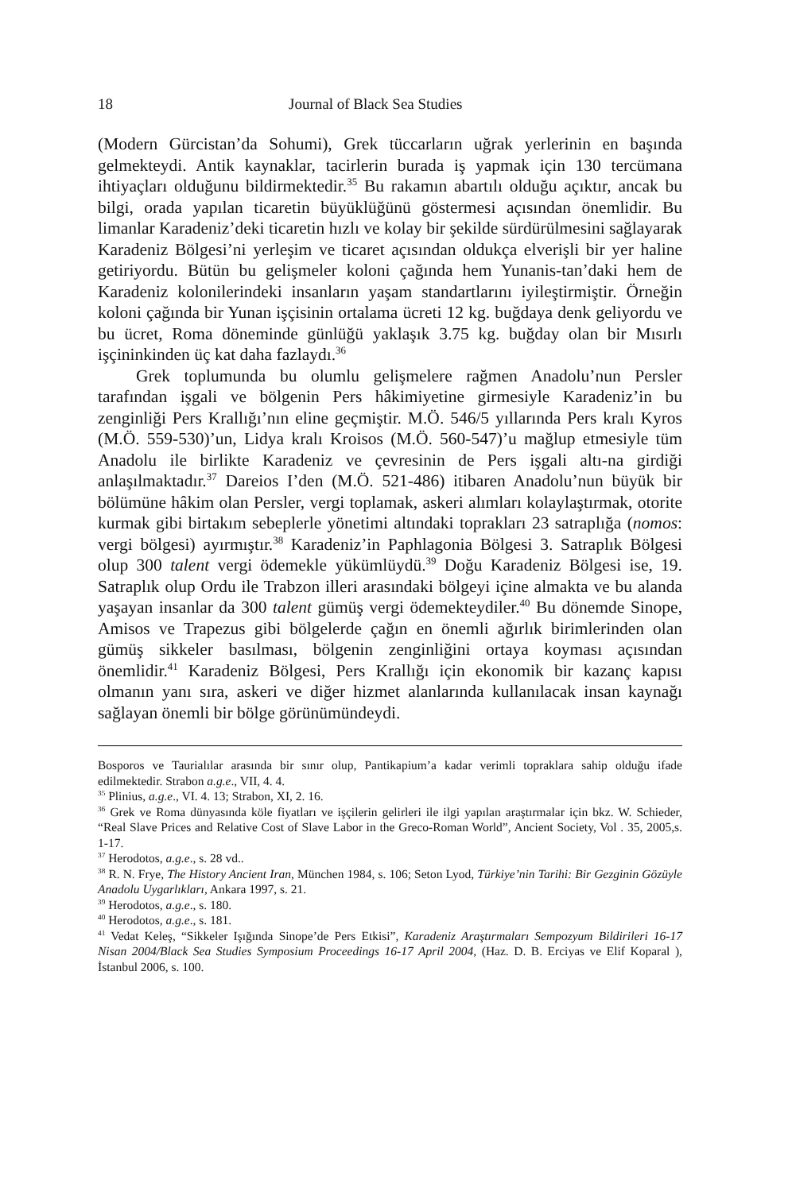18 Journal of Black Sea Studies
(Modern Gürcistan’da Sohumi), Grek tüccarların uğrak yerlerinin en başında gelmekteydi. Antik kaynaklar, tacirlerin burada iş yapmak için 130 tercümana ihtiyaçları olduğunu bildirmektedir.<sup>35</sup> Bu rakamın abartılı olduğu açıktır, ancak bu bilgi, orada yapılan ticaretin büyüklüğünü göstermesi açısından önemlidir. Bu limanlar Karadeniz’deki ticaretin hızlı ve kolay bir şekilde sürdürülmesini sağlayarak Karadeniz Bölgesi’ni yerleşim ve ticaret açısından oldukça elverişli bir yer haline getiriyordu. Bütün bu gelişmeler koloni çağında hem Yunanis-tan’daki hem de Karadeniz kolonilerindeki insanların yaşam standartlarını iyileştirmiştir. Örneğin koloni çağında bir Yunan işçisinin ortalama ücreti 12 kg. buğdaya denk geliyordu ve bu ücret, Roma döneminde günlüğü yaklaşık 3.75 kg. buğday olan bir Mısırlı işçininkinden üç kat daha fazlaydı.<sup>36</sup>
Grek toplumunda bu olumlu gelişmelere rağmen Anadolu’nun Persler tarafından işgali ve bölgenin Pers hâkimiyetine girmesiyle Karadeniz’in bu zenginliği Pers Krallığı’nın eline geçmiştir. M.Ö. 546/5 yıllarında Pers kralı Kyros (M.Ö. 559-530)’un, Lidya kralı Kroisos (M.Ö. 560-547)’u mağlup etmesiyle tüm Anadolu ile birlikte Karadeniz ve çevresinin de Pers işgali altı-na girdiği anlaşılmaktadır.<sup>37</sup> Dareios I’den (M.Ö. 521-486) itibaren Anadolu’nun büyük bir bölümüne hâkim olan Persler, vergi toplamak, askeri alımları kolaylaştırmak, otorite kurmak gibi birtakım sebeplerle yönetimi altındaki toprakları 23 satraplığa (nomos: vergi bölgesi) ayırmıştır.<sup>38</sup> Karadeniz’in Paphlagonia Bölgesi 3. Satraplık Bölgesi olup 300 talent vergi ödemekle yükümlüydü.<sup>39</sup> Doğu Karadeniz Bölgesi ise, 19. Satraplık olup Ordu ile Trabzon illeri arasındaki bölgeyi içine almakta ve bu alanda yaşayan insanlar da 300 talent gümüş vergi ödemekteydiler.<sup>40</sup> Bu dönemde Sinope, Amisos ve Trapezus gibi bölgelerde çağın en önemli ağırlık birimlerinden olan gümüş sikkeler basılması, bölgenin zenginliğini ortaya koyması açısından önemlidir.<sup>41</sup> Karadeniz Bölgesi, Pers Krallığı için ekonomik bir kazanç kapısı olmanın yanı sıra, askeri ve diğer hizmet alanlarında kullanılacak insan kaynağı sağlayan önemli bir bölge görünümündeydi.
Bosporos ve Taurialılar arasında bir sınır olup, Pantikapium’a kadar verimli topraklara sahip olduğu ifade edilmektedir. Strabon a.g.e., VII, 4. 4.
<sup>35</sup> Plinius, a.g.e., VI. 4. 13; Strabon, XI, 2. 16.
<sup>36</sup> Grek ve Roma dünyasında köle fiyatları ve işçilerin gelirleri ile ilgi yapılan araştırmalar için bkz. W. Schieder, “Real Slave Prices and Relative Cost of Slave Labor in the Greco-Roman World”, Ancient Society, Vol . 35, 2005,s. 1-17.
<sup>37</sup> Herodotos, a.g.e., s. 28 vd..
<sup>38</sup> R. N. Frye, The History Ancient Iran, München 1984, s. 106; Seton Lyod, Türkiye’nin Tarihi: Bir Gezginin Gözüyle Anadolu Uygarlıkları, Ankara 1997, s. 21.
<sup>39</sup> Herodotos, a.g.e., s. 180.
<sup>40</sup> Herodotos, a.g.e., s. 181.
<sup>41</sup> Vedat Keleş, “Sikkeler Işığında Sinope’de Pers Etkisi”, Karadeniz Araştırmaları Sempozyum Bildirileri 16-17 Nisan 2004/Black Sea Studies Symposium Proceedings 16-17 April 2004, (Haz. D. B. Erciyas ve Elif Koparal ), İstanbul 2006, s. 100.